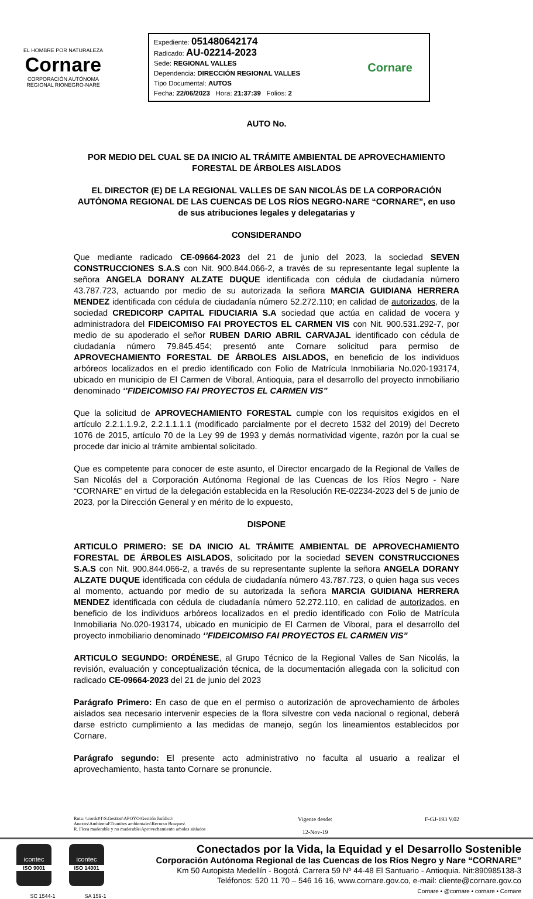EL HOMBRE POR NATURALEZA
Cornare
CORPORACIÓN AUTÓNOMA REGIONAL RIONEGRO-NARE
Expediente: 051480642174
Radicado: AU-02214-2023
Sede: REGIONAL VALLES
Dependencia: DIRECCIÓN REGIONAL VALLES
Tipo Documental: AUTOS
Fecha: 22/06/2023 Hora: 21:37:39 Folios: 2
Cornare
AUTO No.
POR MEDIO DEL CUAL SE DA INICIO AL TRÁMITE AMBIENTAL DE APROVECHAMIENTO FORESTAL DE ÁRBOLES AISLADOS
EL DIRECTOR (E) DE LA REGIONAL VALLES DE SAN NICOLÁS DE LA CORPORACIÓN AUTÓNOMA REGIONAL DE LAS CUENCAS DE LOS RÍOS NEGRO-NARE “CORNARE”, en uso de sus atribuciones legales y delegatarias y
CONSIDERANDO
Que mediante radicado CE-09664-2023 del 21 de junio del 2023, la sociedad SEVEN CONSTRUCCIONES S.A.S con Nit. 900.844.066-2, a través de su representante legal suplente la señora ANGELA DORANY ALZATE DUQUE identificada con cédula de ciudadanía número 43.787.723, actuando por medio de su autorizada la señora MARCIA GUIDIANA HERRERA MENDEZ identificada con cédula de ciudadanía número 52.272.110; en calidad de autorizados, de la sociedad CREDICORP CAPITAL FIDUCIARIA S.A sociedad que actúa en calidad de vocera y administradora del FIDEICOMISO FAI PROYECTOS EL CARMEN VIS con Nit. 900.531.292-7, por medio de su apoderado el señor RUBEN DARIO ABRIL CARVAJAL identificado con cédula de ciudadanía número 79.845.454; presentó ante Cornare solicitud para permiso de APROVECHAMIENTO FORESTAL DE ÁRBOLES AISLADOS, en beneficio de los individuos arbóreos localizados en el predio identificado con Folio de Matrícula Inmobiliaria No.020-193174, ubicado en municipio de El Carmen de Viboral, Antioquia, para el desarrollo del proyecto inmobiliario denominado ‘’FIDEICOMISO FAI PROYECTOS EL CARMEN VIS”
Que la solicitud de APROVECHAMIENTO FORESTAL cumple con los requisitos exigidos en el artículo 2.2.1.1.9.2, 2.2.1.1.1.1 (modificado parcialmente por el decreto 1532 del 2019) del Decreto 1076 de 2015, artículo 70 de la Ley 99 de 1993 y demás normatividad vigente, razón por la cual se procede dar inicio al trámite ambiental solicitado.
Que es competente para conocer de este asunto, el Director encargado de la Regional de Valles de San Nicolás del a Corporación Autónoma Regional de las Cuencas de los Ríos Negro - Nare “CORNARE” en virtud de la delegación establecida en la Resolución RE-02234-2023 del 5 de junio de 2023, por la Dirección General y en mérito de lo expuesto,
DISPONE
ARTICULO PRIMERO: SE DA INICIO AL TRÁMITE AMBIENTAL DE APROVECHAMIENTO FORESTAL DE ÁRBOLES AISLADOS, solicitado por la sociedad SEVEN CONSTRUCCIONES S.A.S con Nit. 900.844.066-2, a través de su representante suplente la señora ANGELA DORANY ALZATE DUQUE identificada con cédula de ciudadanía número 43.787.723, o quien haga sus veces al momento, actuando por medio de su autorizada la señora MARCIA GUIDIANA HERRERA MENDEZ identificada con cédula de ciudadanía número 52.272.110, en calidad de autorizados, en beneficio de los individuos arbóreos localizados en el predio identificado con Folio de Matrícula Inmobiliaria No.020-193174, ubicado en municipio de El Carmen de Viboral, para el desarrollo del proyecto inmobiliario denominado ‘’FIDEICOMISO FAI PROYECTOS EL CARMEN VIS”
ARTICULO SEGUNDO: ORDÉNESE, al Grupo Técnico de la Regional Valles de San Nicolás, la revisión, evaluación y conceptualización técnica, de la documentación allegada con la solicitud con radicado CE-09664-2023 del 21 de junio del 2023
Parágrafo Primero: En caso de que en el permiso o autorización de aprovechamiento de árboles aislados sea necesario intervenir especies de la flora silvestre con veda nacional o regional, deberá darse estricto cumplimiento a las medidas de manejo, según los lineamientos establecidos por Cornare.
Parágrafo segundo: El presente acto administrativo no faculta al usuario a realizar el aprovechamiento, hasta tanto Cornare se pronuncie.
Ruta: \\cordc01\S.Gestion\APOYO\Gestión Jurídica\
Anexos\Ambiental\Tramites ambientales\Recurso Bosques\
R. Flora maderable y no maderable\Aprovechamiento arboles aislados
Vigente desde:
12-Nov-19
F-GJ-193 V.02
icontec
ISO 9001
SC 1544-1
icontec
ISO 14001
SA 159-1
Conectados por la Vida, la Equidad y el Desarrollo Sostenible
Corporación Autónoma Regional de las Cuencas de los Ríos Negro y Nare “CORNARE”
Km 50 Autopista Medellín - Bogotá. Carrera 59 Nº 44-48 El Santuario - Antioquia. Nit:890985138-3
Teléfonos: 520 11 70 – 546 16 16, www.cornare.gov.co, e-mail: cliente@cornare.gov.co
Cornare • @cornare • cornare • Cornare